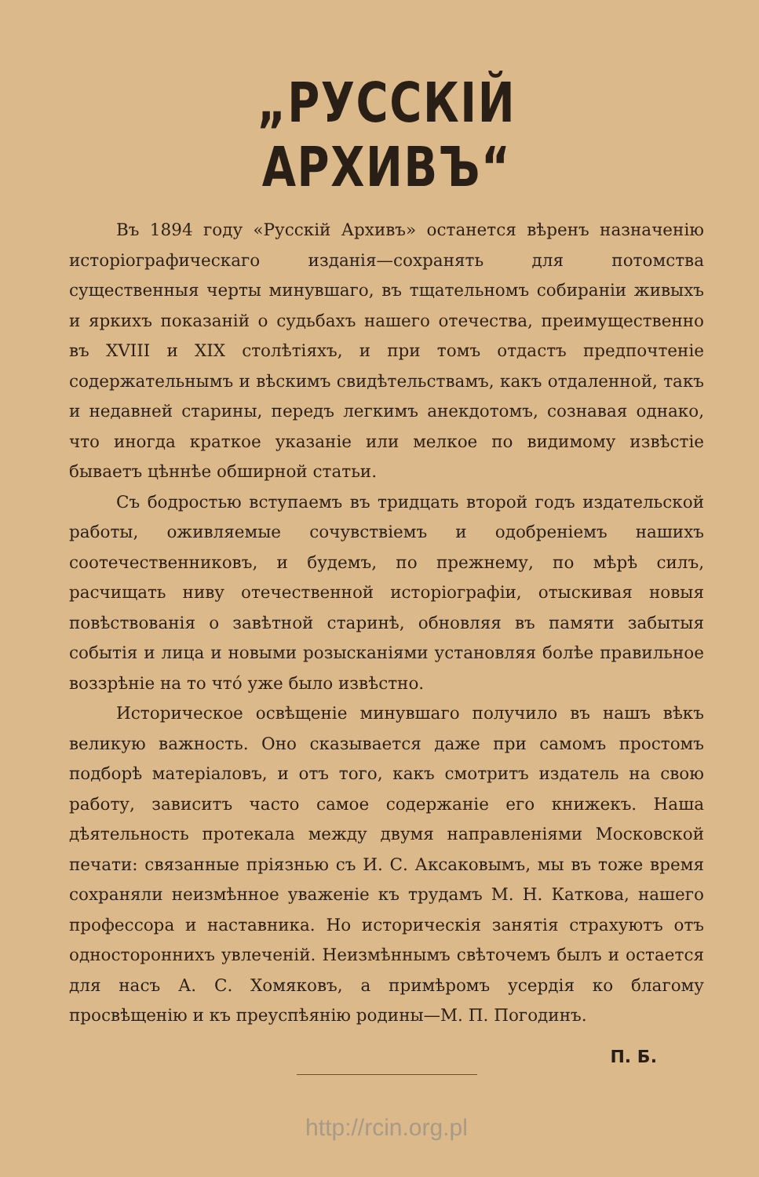„РУССКІЙ АРХИВЪ“
Въ 1894 году «Русскій Архивъ» останется вѣренъ назначенію исторіографическаго изданія—сохранять для потомства существенныя черты минувшаго, въ тщательномъ собираніи живыхъ и яркихъ показаній о судьбахъ нашего отечества, преимущественно въ XVIII и XIX столѣтіяхъ, и при томъ отдастъ предпочтеніе содержательнымъ и вѣскимъ свидѣтельствамъ, какъ отдаленной, такъ и недавней старины, передъ легкимъ анекдотомъ, сознавая однако, что иногда краткое указаніе или мелкое по видимому извѣстіе бываетъ цѣннѣе обширной статьи.
Съ бодростью вступаемъ въ тридцать второй годъ издательской работы, оживляемые сочувствіемъ и одобреніемъ нашихъ соотечественниковъ, и будемъ, по прежнему, по мѣрѣ силъ, расчищать ниву отечественной исторіографіи, отыскивая новыя повѣствованія о завѣтной старинѣ, обновляя въ памяти забытыя событія и лица и новыми розысканіями установляя болѣе правильное воззрѣніе на то что́ уже было извѣстно.
Историческое освѣщеніе минувшаго получило въ нашъ вѣкъ великую важность. Оно сказывается даже при самомъ простомъ подборѣ матеріаловъ, и отъ того, какъ смотритъ издатель на свою работу, зависитъ часто самое содержаніе его книжекъ. Наша дѣятельность протекала между двумя направленіями Московской печати: связанные пріязнью съ И. С. Аксаковымъ, мы въ тоже время сохраняли неизмѣнное уваженіе къ трудамъ М. Н. Каткова, нашего профессора и наставника. Но историческія занятія страхуютъ отъ одностороннихъ увлеченій. Неизмѣннымъ свѣточемъ былъ и остается для насъ А. С. Хомяковъ, а примѣромъ усердія ко благому просвѣщенію и къ преуспѣянію родины—М. П. Погодинъ.
П. Б.
http://rcin.org.pl